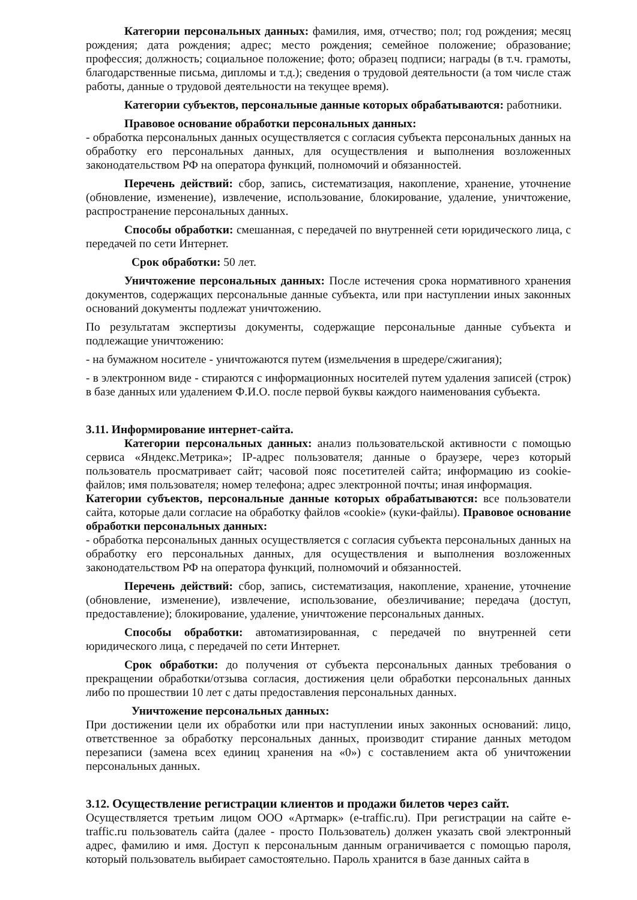Категории персональных данных: фамилия, имя, отчество; пол; год рождения; месяц рождения; дата рождения; адрес; место рождения; семейное положение; образование; профессия; должность; социальное положение; фото; образец подписи; награды (в т.ч. грамоты, благодарственные письма, дипломы и т.д.); сведения о трудовой деятельности (а том числе стаж работы, данные о трудовой деятельности на текущее время).
Категории субъектов, персональные данные которых обрабатываются: работники.
Правовое основание обработки персональных данных:
- обработка персональных данных осуществляется с согласия субъекта персональных данных на обработку его персональных данных, для осуществления и выполнения возложенных законодательством РФ на оператора функций, полномочий и обязанностей.
Перечень действий: сбор, запись, систематизация, накопление, хранение, уточнение (обновление, изменение), извлечение, использование, блокирование, удаление, уничтожение, распространение персональных данных.
Способы обработки: смешанная, с передачей по внутренней сети юридического лица, с передачей по сети Интернет.
Срок обработки: 50 лет.
Уничтожение персональных данных: После истечения срока нормативного хранения документов, содержащих персональные данные субъекта, или при наступлении иных законных оснований документы подлежат уничтожению.
По результатам экспертизы документы, содержащие персональные данные субъекта и подлежащие уничтожению:
- на бумажном носителе - уничтожаются путем (измельчения в шредере/сжигания);
- в электронном виде - стираются с информационных носителей путем удаления записей (строк) в базе данных или удалением Ф.И.О. после первой буквы каждого наименования субъекта.
3.11. Информирование интернет-сайта.
Категории персональных данных: анализ пользовательской активности с помощью сервиса «Яндекс.Метрика»; IP-адрес пользователя; данные о браузере, через который пользователь просматривает сайт; часовой пояс посетителей сайта; информацию из cookie-файлов; имя пользователя; номер телефона; адрес электронной почты; иная информация.
Категории субъектов, персональные данные которых обрабатываются: все пользователи сайта, которые дали согласие на обработку файлов «cookie» (куки-файлы). Правовое основание обработки персональных данных:
- обработка персональных данных осуществляется с согласия субъекта персональных данных на обработку его персональных данных, для осуществления и выполнения возложенных законодательством РФ на оператора функций, полномочий и обязанностей.
Перечень действий: сбор, запись, систематизация, накопление, хранение, уточнение (обновление, изменение), извлечение, использование, обезличивание; передача (доступ, предоставление); блокирование, удаление, уничтожение персональных данных.
Способы обработки: автоматизированная, с передачей по внутренней сети юридического лица, с передачей по сети Интернет.
Срок обработки: до получения от субъекта персональных данных требования о прекращении обработки/отзыва согласия, достижения цели обработки персональных данных либо по прошествии 10 лет с даты предоставления персональных данных.
Уничтожение персональных данных:
При достижении цели их обработки или при наступлении иных законных оснований: лицо, ответственное за обработку персональных данных, производит стирание данных методом перезаписи (замена всех единиц хранения на «0») с составлением акта об уничтожении персональных данных.
3.12. Осуществление регистрации клиентов и продажи билетов через сайт.
Осуществляется третьим лицом ООО «Артмарк» (e-traffic.ru). При регистрации на сайте e-traffic.ru пользователь сайта (далее - просто Пользователь) должен указать свой электронный адрес, фамилию и имя. Доступ к персональным данным ограничивается с помощью пароля, который пользователь выбирает самостоятельно. Пароль хранится в базе данных сайта в